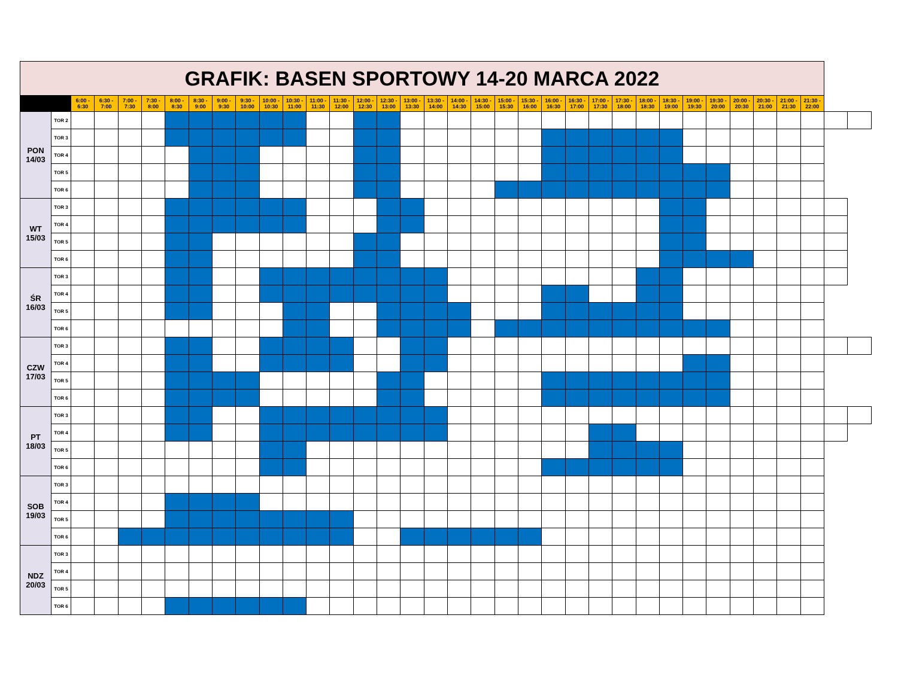| GRAFIK: BASEN SPORTOWY 14-20 MARCA 2022 | | | | | | | | | | | | | | | | | | | | | | | | | | | | | | | | | | | |
| --- | --- | --- | --- | --- | --- | --- | --- | --- | --- | --- | --- | --- | --- | --- | --- | --- | --- | --- | --- | --- | --- | --- | --- | --- | --- | --- | --- | --- | --- | --- | --- | --- | --- | --- | --- |
| | | 6:00 - 6:30 | 6:30 - 7:00 | 7:00 - 7:30 | 7:30 - 8:00 | 8:00 - 8:30 | 8:30 - 9:00 | 9:00 - 9:30 | 9:30 - 10:00 | 10:00 - 10:30 | 10:30 - 11:00 | 11:00 - 11:30 | 11:30 - 12:00 | 12:00 - 12:30 | 12:30 - 13:00 | 13:00 - 13:30 | 13:30 - 14:00 | 14:00 - 14:30 | 14:30 - 15:00 | 15:00 - 15:30 | 15:30 - 16:00 | 16:00 - 16:30 | 16:30 - 17:00 | 17:00 - 17:30 | 17:30 - 18:00 | 18:00 - 18:30 | 18:30 - 19:00 | 19:00 - 19:30 | 19:30 - 20:00 | 20:00 - 20:30 | 20:30 - 21:00 | 21:00 - 21:30 | 21:30 - 22:00 | | |
| PON 14/03 | TOR 2 | | | | | | | | | | | | | | | | | | | | | | | | | | | | | | | | | | |
| | TOR 3 | | | | | | | | | | | | | | | | | | | | | | | | | | | | | | | | | | |
| | TOR 4 | | | | | | | | | | | | | | | | | | | | | | | | | | | | | | | | | | |
| | TOR 5 | | | | | | | | | | | | | | | | | | | | | | | | | | | | | | | | | | |
| | TOR 6 | | | | | | | | | | | | | | | | | | | | | | | | | | | | | | | | | | |
| WT 15/03 | TOR 3 | | | | | | | | | | | | | | | | | | | | | | | | | | | | | | | | | | |
| | TOR 4 | | | | | | | | | | | | | | | | | | | | | | | | | | | | | | | | | | |
| | TOR 5 | | | | | | | | | | | | | | | | | | | | | | | | | | | | | | | | | | |
| | TOR 6 | | | | | | | | | | | | | | | | | | | | | | | | | | | | | | | | | | |
| ŚR 16/03 | TOR 3 | | | | | | | | | | | | | | | | | | | | | | | | | | | | | | | | | | |
| | TOR 4 | | | | | | | | | | | | | | | | | | | | | | | | | | | | | | | | | | |
| | TOR 5 | | | | | | | | | | | | | | | | | | | | | | | | | | | | | | | | | | |
| | TOR 6 | | | | | | | | | | | | | | | | | | | | | | | | | | | | | | | | | | |
| CZW 17/03 | TOR 3 | | | | | | | | | | | | | | | | | | | | | | | | | | | | | | | | | | |
| | TOR 4 | | | | | | | | | | | | | | | | | | | | | | | | | | | | | | | | | | |
| | TOR 5 | | | | | | | | | | | | | | | | | | | | | | | | | | | | | | | | | | |
| | TOR 6 | | | | | | | | | | | | | | | | | | | | | | | | | | | | | | | | | | |
| PT 18/03 | TOR 3 | | | | | | | | | | | | | | | | | | | | | | | | | | | | | | | | | | |
| | TOR 4 | | | | | | | | | | | | | | | | | | | | | | | | | | | | | | | | | | |
| | TOR 5 | | | | | | | | | | | | | | | | | | | | | | | | | | | | | | | | | | |
| | TOR 6 | | | | | | | | | | | | | | | | | | | | | | | | | | | | | | | | | | |
| SOB 19/03 | TOR 3 | | | | | | | | | | | | | | | | | | | | | | | | | | | | | | | | | | |
| | TOR 4 | | | | | | | | | | | | | | | | | | | | | | | | | | | | | | | | | | |
| | TOR 5 | | | | | | | | | | | | | | | | | | | | | | | | | | | | | | | | | | |
| | TOR 6 | | | | | | | | | | | | | | | | | | | | | | | | | | | | | | | | | | |
| NDZ 20/03 | TOR 3 | | | | | | | | | | | | | | | | | | | | | | | | | | | | | | | | | | |
| | TOR 4 | | | | | | | | | | | | | | | | | | | | | | | | | | | | | | | | | | |
| | TOR 5 | | | | | | | | | | | | | | | | | | | | | | | | | | | | | | | | | | |
| | TOR 6 | | | | | | | | | | | | | | | | | | | | | | | | | | | | | | | | | | |